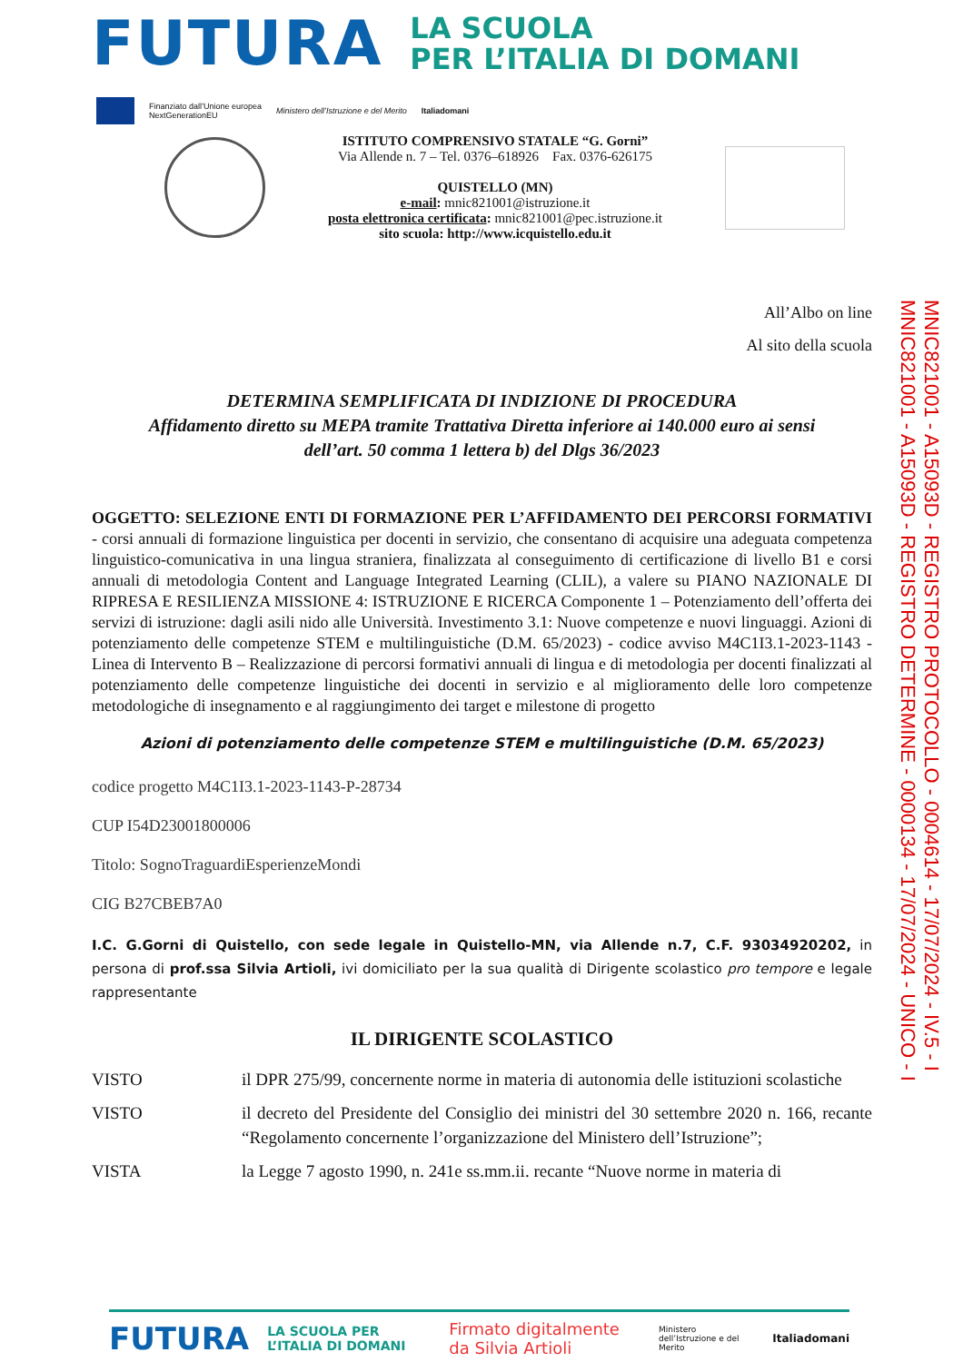FUTURA
LA SCUOLA
PER L’ITALIA DI DOMANI
Finanziato dall’Unione europea
NextGenerationEU Ministero dell’Istruzione e del Merito Italiadomani
ISTITUTO COMPRENSIVO STATALE “G. Gorni”
Via Allende n. 7 – Tel. 0376–618926 Fax. 0376-626175
QUISTELLO (MN)
e-mail: mnic821001@istruzione.it
posta elettronica certificata: mnic821001@pec.istruzione.it
sito scuola: http://www.icquistello.edu.it
All’Albo on line
Al sito della scuola
DETERMINA SEMPLIFICATA DI INDIZIONE DI PROCEDURA
Affidamento diretto su MEPA tramite Trattativa Diretta inferiore ai 140.000 euro ai sensi
dell’art. 50 comma 1 lettera b) del Dlgs 36/2023
OGGETTO: SELEZIONE ENTI DI FORMAZIONE PER L’AFFIDAMENTO DEI PERCORSI FORMATIVI - corsi annuali di formazione linguistica per docenti in servizio, che consentano di acquisire una adeguata competenza linguistico-comunicativa in una lingua straniera, finalizzata al conseguimento di certificazione di livello B1 e corsi annuali di metodologia Content and Language Integrated Learning (CLIL), a valere su PIANO NAZIONALE DI RIPRESA E RESILIENZA MISSIONE 4: ISTRUZIONE E RICERCA Componente 1 – Potenziamento dell’offerta dei servizi di istruzione: dagli asili nido alle Università. Investimento 3.1: Nuove competenze e nuovi linguaggi. Azioni di potenziamento delle competenze STEM e multilinguistiche (D.M. 65/2023) - codice avviso M4C1I3.1-2023-1143 - Linea di Intervento B – Realizzazione di percorsi formativi annuali di lingua e di metodologia per docenti finalizzati al potenziamento delle competenze linguistiche dei docenti in servizio e al miglioramento delle loro competenze metodologiche di insegnamento e al raggiungimento dei target e milestone di progetto
Azioni di potenziamento delle competenze STEM e multilinguistiche (D.M. 65/2023)
codice progetto M4C1I3.1-2023-1143-P-28734
CUP I54D23001800006
Titolo: SognoTraguardiEsperienzeMondi
CIG B27CBEB7A0
I.C. G.Gorni di Quistello, con sede legale in Quistello-MN, via Allende n.7, C.F. 93034920202, in persona di prof.ssa Silvia Artioli, ivi domiciliato per la sua qualità di Dirigente scolastico pro tempore e legale rappresentante
IL DIRIGENTE SCOLASTICO
VISTO il DPR 275/99, concernente norme in materia di autonomia delle istituzioni scolastiche
VISTO il decreto del Presidente del Consiglio dei ministri del 30 settembre 2020 n. 166, recante “Regolamento concernente l’organizzazione del Ministero dell’Istruzione”;
VISTA la Legge 7 agosto 1990, n. 241e ss.mm.ii. recante “Nuove norme in materia di
MNIC821001 - A15093D - REGISTRO PROTOCOLLO - 0004614 - 17/07/2024 - IV.5 - I
MNIC821001 - A15093D - REGISTRO DETERMINE - 0000134 - 17/07/2024 - UNICO - I
FUTURA LA SCUOLA PER L’ITALIA DI DOMANI Firmato digitalmente da Silvia Artioli Ministero dell’Istruzione e del Merito Italiadomani